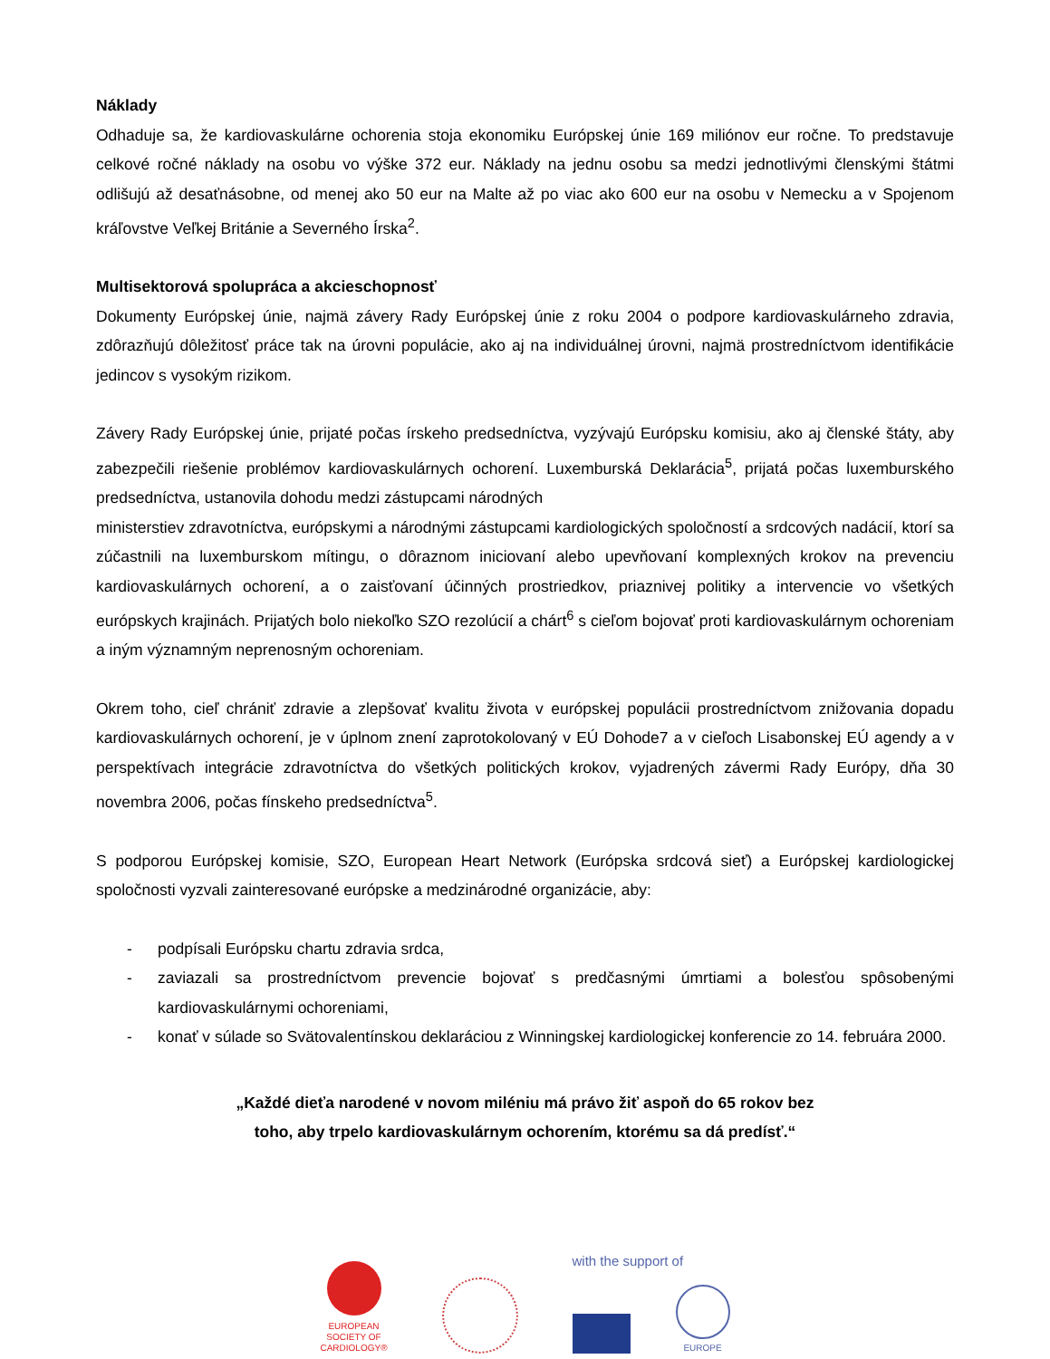Náklady
Odhaduje sa, že kardiovaskulárne ochorenia stoja ekonomiku Európskej únie 169 miliónov eur ročne. To predstavuje celkové ročné náklady na osobu vo výške 372 eur. Náklady na jednu osobu sa medzi jednotlivými členskými štátmi odlišujú až desaťnásobne, od menej ako 50 eur na Malte až po viac ako 600 eur na osobu v Nemecku a v Spojenom kráľovstve Veľkej Británie a Severného Írska<sup>2</sup>.
Multisektorová spolupráca a akcieschopnosť
Dokumenty Európskej únie, najmä závery Rady Európskej únie z roku 2004 o podpore kardiovaskulárneho zdravia, zdôrazňujú dôležitosť práce tak na úrovni populácie, ako aj na individuálnej úrovni, najmä prostredníctvom identifikácie jedincov s vysokým rizikom.
Závery Rady Európskej únie, prijaté počas írskeho predsedníctva, vyzývajú Európsku komisiu, ako aj členské štáty, aby zabezpečili riešenie problémov kardiovaskulárnych ochorení. Luxemburská Deklarácia<sup>5</sup>, prijatá počas luxemburského predsedníctva, ustanovila dohodu medzi zástupcami národných
ministerstiev zdravotníctva, európskymi a národnými zástupcami kardiologických spoločností a srdcových nadácií, ktorí sa zúčastnili na luxemburskom mítingu, o dôraznom iniciovaní alebo upevňovaní komplexných krokov na prevenciu kardiovaskulárnych ochorení, a o zaisťovaní účinných prostriedkov, priaznivej politiky a intervencie vo všetkých európskych krajinách. Prijatých bolo niekoľko SZO rezolúcií a chárt<sup>6</sup> s cieľom bojovať proti kardiovaskulárnym ochoreniam a iným významným neprenosným ochoreniam.
Okrem toho, cieľ chrániť zdravie a zlepšovať kvalitu života v európskej populácii prostredníctvom znižovania dopadu kardiovaskulárnych ochorení, je v úplnom znení zaprotokolovaný v EÚ Dohode7 a v cieľoch Lisabonskej EÚ agendy a v perspektívach integrácie zdravotníctva do všetkých politických krokov, vyjadrených závermi Rady Európy, dňa 30 novembra 2006, počas fínskeho predsedníctva<sup>5</sup>.
S podporou Európskej komisie, SZO, European Heart Network (Európska srdcová sieť) a Európskej kardiologickej spoločnosti vyzvali zainteresované európske a medzinárodné organizácie, aby:
- podpísali Európsku chartu zdravia srdca,
- zaviazali sa prostredníctvom prevencie bojovať s predčasnými úmrtiami a bolesťou spôsobenými kardiovaskulárnymi ochoreniami,
- konať v súlade so Svätovalentínskou deklaráciou z Winningskej kardiologickej konferencie zo 14. februára 2000.
„Každé dieťa narodené v novom miléniu má právo žiť aspoň do 65 rokov bez
toho, aby trpelo kardiovaskulárnym ochorením, ktorému sa dá predísť.“
EUROPEAN
SOCIETY OF
CARDIOLOGY®
with the support of
EUROPE